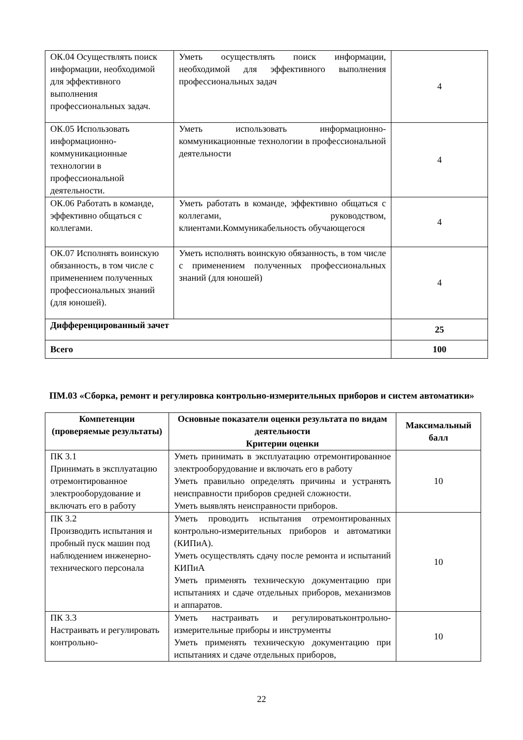| ОК.04 Осуществлять поиск информации, необходимой для эффективного выполнения профессиональных задач. | Уметь осуществлять поиск информации, необходимой для эффективного выполнения профессиональных задач | 4 |
| ОК.05 Использовать информационно-коммуникационные технологии в профессиональной деятельности. | Уметь использовать информационно-коммуникационные технологии в профессиональной деятельности | 4 |
| ОК.06 Работать в команде, эффективно общаться с коллегами. | Уметь работать в команде, эффективно общаться с коллегами, руководством, клиентами.Коммуникабельность обучающегося | 4 |
| ОК.07 Исполнять воинскую обязанность, в том числе с применением полученных профессиональных знаний (для юношей). | Уметь исполнять воинскую обязанность, в том числе с применением полученных профессиональных знаний (для юношей) | 4 |
| Дифференцированный зачет | | 25 |
| Всего | | 100 |
ПМ.03 «Сборка, ремонт и регулировка контрольно-измерительных приборов и систем автоматики»
| Компетенции (проверяемые результаты) | Основные показатели оценки результата по видам деятельности Критерии оценки | Максимальный балл |
| --- | --- | --- |
| ПК 3.1 Принимать в эксплуатацию отремонтированное электрооборудование и включать его в работу | Уметь принимать в эксплуатацию отремонтированное электрооборудование и включать его в работу Уметь правильно определять причины и устранять неисправности приборов средней сложности. Уметь выявлять неисправности приборов. | 10 |
| ПК 3.2 Производить испытания и пробный пуск машин под наблюдением инженерно-технического персонала | Уметь проводить испытания отремонтированных контрольно-измерительных приборов и автоматики (КИПиА). Уметь осуществлять сдачу после ремонта и испытаний КИПиА Уметь применять техническую документацию при испытаниях и сдаче отдельных приборов, механизмов и аппаратов. | 10 |
| ПК 3.3 Настраивать и регулировать контрольно- | Уметь настраивать и регулироватьконтрольно-измерительные приборы и инструменты Уметь применять техническую документацию при испытаниях и сдаче отдельных приборов, | 10 |
22